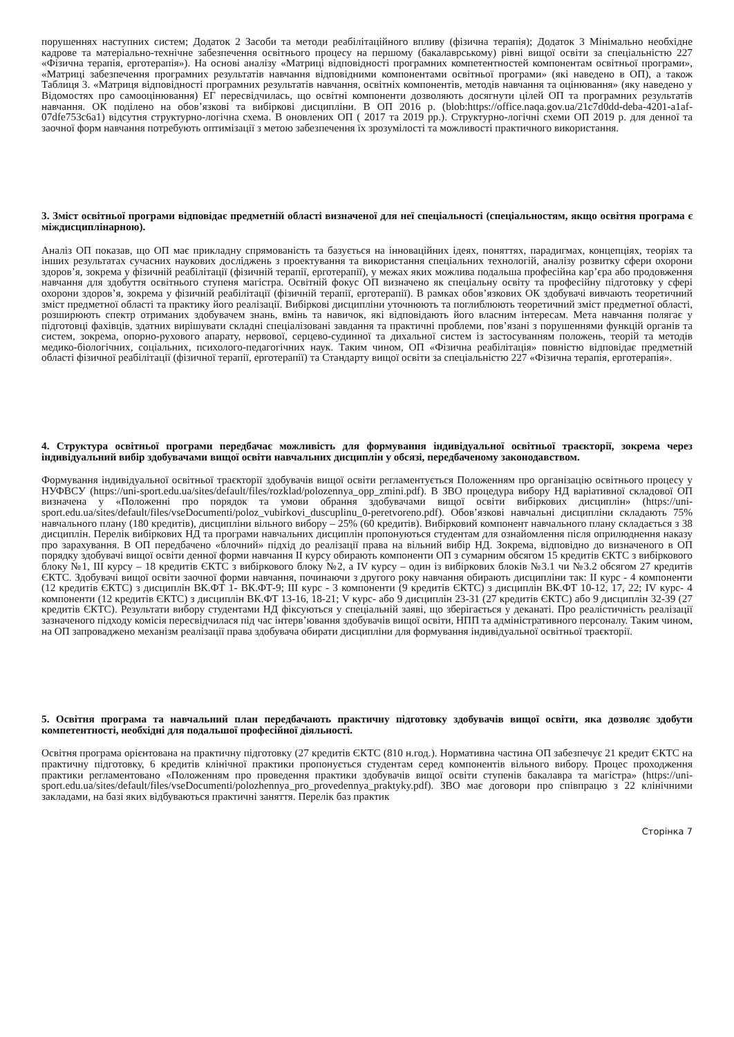порушеннях наступних систем; Додаток 2 Засоби та методи реабілітаційного впливу (фізична терапія); Додаток 3 Мінімально необхідне кадрове та матеріально-технічне забезпечення освітнього процесу на першому (бакалаврському) рівні вищої освіти за спеціальністю 227 «Фізична терапія, ерготерапія»). На основі аналізу «Матриці відповідності програмних компетентностей компонентам освітньої програми», «Матриці забезпечення програмних результатів навчання відповідними компонентами освітньої програми» (які наведено в ОП), а також Таблиця 3. «Матриця відповідності програмних результатів навчання, освітніх компонентів, методів навчання та оцінювання» (яку наведено у Відомостях про самооцінювання) ЕГ пересвідчилась, що освітні компоненти дозволяють досягнути цілей ОП та програмних результатів навчання. ОК поділено на обов’язкові та вибіркові дисципліни. В ОП 2016 р. (blob:https://office.naqa.gov.ua/21c7d0dd-deba-4201-a1af-07dfe753c6a1) відсутня структурно-логічна схема. В оновлених ОП ( 2017 та 2019 рр.). Структурно-логічні схеми ОП 2019 р. для денної та заочної форм навчання потребують оптимізації з метою забезпечення їх зрозумілості та можливості практичного використання.
3. Зміст освітньої програми відповідає предметній області визначеної для неї спеціальності (спеціальностям, якщо освітня програма є міждисциплінарною).
Аналіз ОП показав, що ОП має прикладну спрямованість та базується на інноваційних ідеях, поняттях, парадигмах, концепціях, теоріях та інших результатах сучасних наукових досліджень з проектування та використання спеціальних технологій, аналізу розвитку сфери охорони здоров’я, зокрема у фізичній реабілітації (фізичній терапії, ерготерапії), у межах яких можлива подальша професійна кар’єра або продовження навчання для здобуття освітнього ступеня магістра. Освітній фокус ОП визначено як спеціальну освіту та професійну підготовку у сфері охорони здоров’я, зокрема у фізичній реабілітації (фізичній терапії, ерготерапії). В рамках обов’язкових ОК здобувачі вивчають теоретичний зміст предметної області та практику його реалізації. Вибіркові дисципліни уточнюють та поглиблюють теоретичний зміст предметної області, розширюють спектр отриманих здобувачем знань, вмінь та навичок, які відповідають його власним інтересам. Мета навчання полягає у підготовці фахівців, здатних вирішувати складні спеціалізовані завдання та практичні проблеми, пов’язані з порушеннями функцій органів та систем, зокрема, опорно-рухового апарату, нервової, серцево-судинної та дихальної систем із застосуванням положень, теорій та методів медико-біологічних, соціальних, психолого-педагогічних наук. Таким чином, ОП «Фізична реабілітація» повністю відповідає предметній області фізичної реабілітації (фізичної терапії, ерготерапії) та Стандарту вищої освіти за спеціальністю 227 «Фізична терапія, ерготерапія».
4. Структура освітньої програми передбачає можливість для формування індивідуальної освітньої траєкторії, зокрема через індивідуальний вибір здобувачами вищої освіти навчальних дисциплін у обсязі, передбаченому законодавством.
Формування індивідуальної освітньої траєкторії здобувачів вищої освіти регламентується Положенням про організацію освітнього процесу у НУФВСУ (https://uni-sport.edu.ua/sites/default/files/rozklad/polozennya_opp_zmini.pdf). В ЗВО процедура вибору НД варіативної складової ОП визначена у «Положенні про порядок та умови обрання здобувачами вищої освіти вибіркових дисциплін» (https://uni-sport.edu.ua/sites/default/files/vseDocumenti/poloz_vubirkovi_duscuplinu_0-peretvoreno.pdf). Обов’язкові навчальні дисципліни складають 75% навчального плану (180 кредитів), дисципліни вільного вибору – 25% (60 кредитів). Вибірковий компонент навчального плану складається з 38 дисциплін. Перелік вибіркових НД та програми навчальних дисциплін пропонуються студентам для ознайомлення після оприлюднення наказу про зарахування. В ОП передбачено «блочний» підхід до реалізації права на вільний вибір НД. Зокрема, відповідно до визначеного в ОП порядку здобувачі вищої освіти денної форми навчання ІІ курсу обирають компоненти ОП з сумарним обсягом 15 кредитів ЄКТС з вибіркового блоку №1, ІІІ курсу – 18 кредитів ЄКТС з вибіркового блоку №2, а ІV курсу – один із вибіркових блоків №3.1 чи №3.2 обсягом 27 кредитів ЄКТС. Здобувачі вищої освіти заочної форми навчання, починаючи з другого року навчання обирають дисципліни так: ІІ курс - 4 компоненти (12 кредитів ЄКТС) з дисциплін ВК.ФТ 1- ВК.ФТ-9; ІІІ курс - 3 компоненти (9 кредитів ЄКТС) з дисциплін ВК.ФТ 10-12, 17, 22; ІV курс- 4 компоненти (12 кредитів ЄКТС) з дисциплін ВК.ФТ 13-16, 18-21; V курс- або 9 дисциплін 23-31 (27 кредитів ЄКТС) або 9 дисциплін 32-39 (27 кредитів ЄКТС). Результати вибору студентами НД фіксуються у спеціальній заяві, що зберігається у деканаті. Про реалістичність реалізації зазначеного підходу комісія пересвідчилася під час інтерв’ювання здобувачів вищої освіти, НПП та адміністративного персоналу. Таким чином, на ОП запроваджено механізм реалізації права здобувача обирати дисципліни для формування індивідуальної освітньої траєкторії.
5. Освітня програма та навчальний план передбачають практичну підготовку здобувачів вищої освіти, яка дозволяє здобути компетентності, необхідні для подальшої професійної діяльності.
Освітня програма орієнтована на практичну підготовку (27 кредитів ЄКТС (810 н.год.). Нормативна частина ОП забезпечує 21 кредит ЄКТС на практичну підготовку, 6 кредитів клінічної практики пропонується студентам серед компонентів вільного вибору. Процес проходження практики регламентовано «Положенням про проведення практики здобувачів вищої освіти ступенів бакалавра та магістра» (https://uni-sport.edu.ua/sites/default/files/vseDocumenti/polozhennya_pro_provedennya_praktyky.pdf). ЗВО має договори про співпрацю з 22 клінічними закладами, на базі яких відбуваються практичні заняття. Перелік баз практик
Сторінка 7